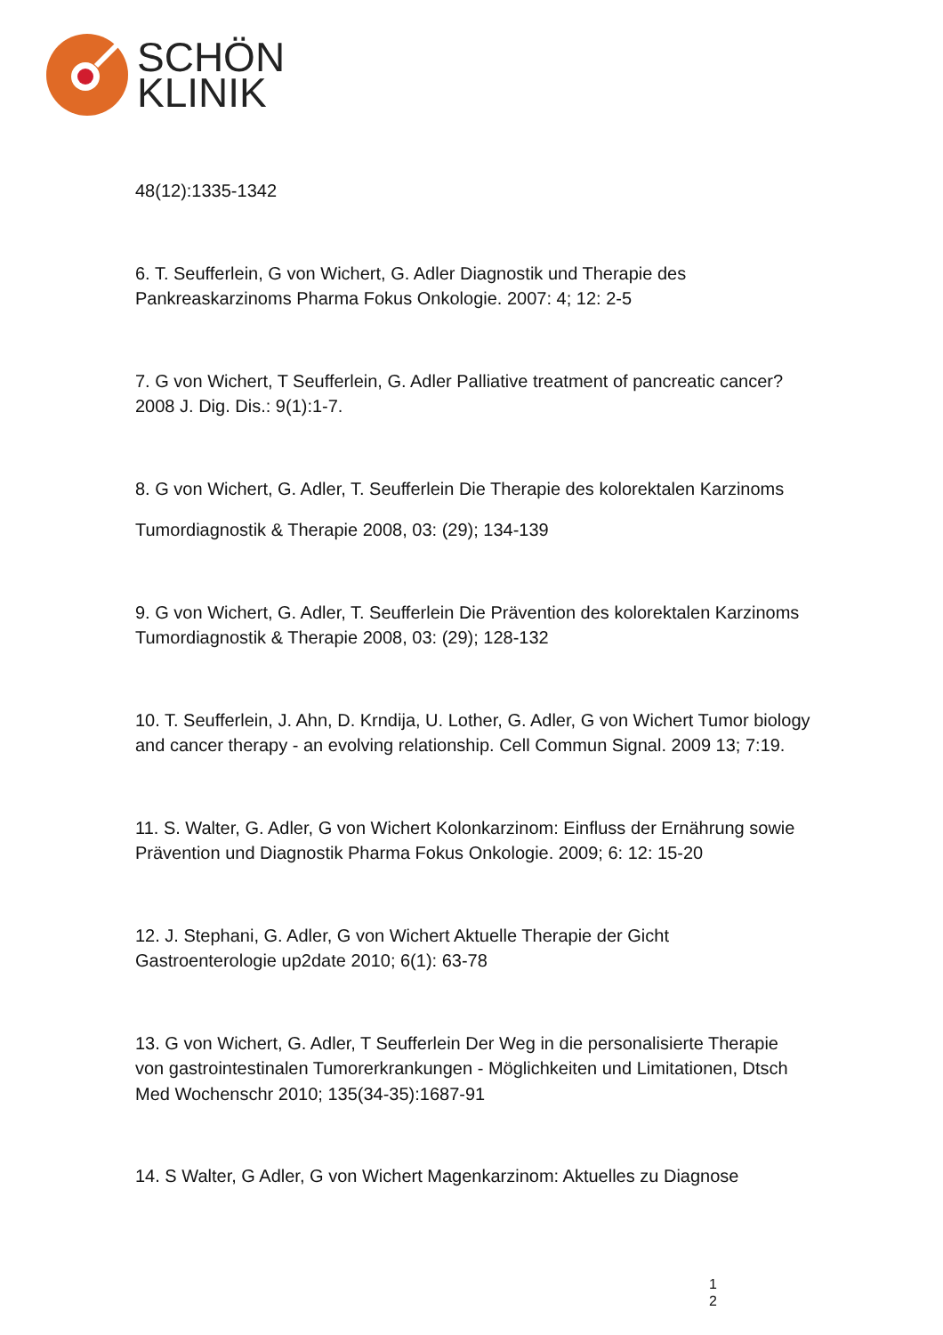SCHÖN
KLINIK
48(12):1335-1342
6. T. Seufferlein, G von Wichert, G. Adler Diagnostik und Therapie des Pankreaskarzinoms Pharma Fokus Onkologie. 2007: 4; 12: 2-5
7. G von Wichert, T Seufferlein, G. Adler Palliative treatment of pancreatic cancer? 2008 J. Dig. Dis.: 9(1):1-7.
8. G von Wichert, G. Adler, T. Seufferlein Die Therapie des kolorektalen Karzinoms
Tumordiagnostik & Therapie 2008, 03: (29); 134-139
9. G von Wichert, G. Adler, T. Seufferlein Die Prävention des kolorektalen Karzinoms Tumordiagnostik & Therapie 2008, 03: (29); 128-132
10. T. Seufferlein, J. Ahn, D. Krndija, U. Lother, G. Adler, G von Wichert Tumor biology and cancer therapy - an evolving relationship. Cell Commun Signal. 2009 13; 7:19.
11. S. Walter, G. Adler, G von Wichert Kolonkarzinom: Einfluss der Ernährung sowie Prävention und Diagnostik Pharma Fokus Onkologie. 2009; 6: 12: 15-20
12. J. Stephani, G. Adler, G von Wichert Aktuelle Therapie der Gicht Gastroenterologie up2date 2010; 6(1): 63-78
13. G von Wichert, G. Adler, T Seufferlein Der Weg in die personalisierte Therapie von gastrointestinalen Tumorerkrankungen - Möglichkeiten und Limitationen, Dtsch Med Wochenschr 2010; 135(34-35):1687-91
14. S Walter, G Adler, G von Wichert Magenkarzinom: Aktuelles zu Diagnose
1
2